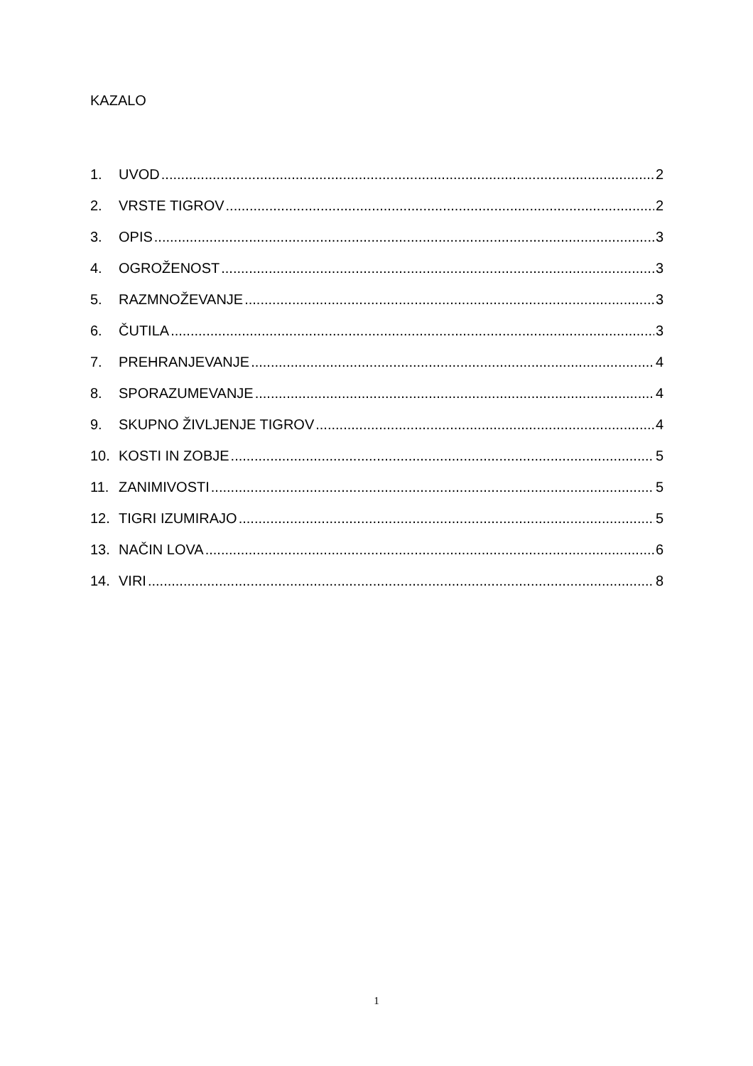KAZALO
1. UVOD 2
2. VRSTE TIGROV 2
3. OPIS 3
4. OGROŽENOST 3
5. RAZMNOŽEVANJE 3
6. ČUTILA 3
7. PREHRANJEVANJE 4
8. SPORAZUMEVANJE 4
9. SKUPNO ŽIVLJENJE TIGROV 4
10. KOSTI IN ZOBJE 5
11. ZANIMIVOSTI 5
12. TIGRI IZUMIRAJO 5
13. NAČIN LOVA 6
14. VIRI 8
1